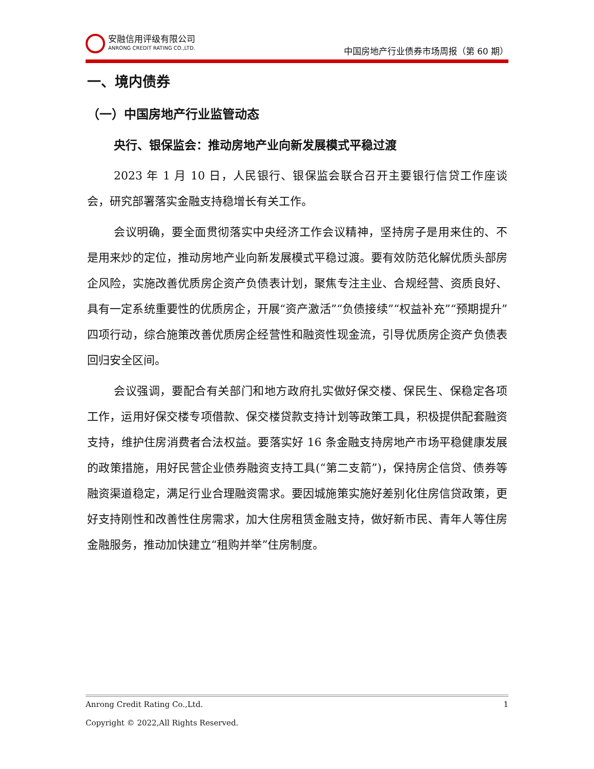安融信用评级有限公司
ANRONG CREDIT RATING CO.,LTD.
中国房地产行业债券市场周报（第 60 期）
一、境内债券
（一）中国房地产行业监管动态
央行、银保监会：推动房地产业向新发展模式平稳过渡
2023 年 1 月 10 日，人民银行、银保监会联合召开主要银行信贷工作座谈会，研究部署落实金融支持稳增长有关工作。
会议明确，要全面贯彻落实中央经济工作会议精神，坚持房子是用来住的、不是用来炒的定位，推动房地产业向新发展模式平稳过渡。要有效防范化解优质头部房企风险，实施改善优质房企资产负债表计划，聚焦专注主业、合规经营、资质良好、具有一定系统重要性的优质房企，开展“资产激活”“负债接续”“权益补充”“预期提升”四项行动，综合施策改善优质房企经营性和融资性现金流，引导优质房企资产负债表回归安全区间。
会议强调，要配合有关部门和地方政府扎实做好保交楼、保民生、保稳定各项工作，运用好保交楼专项借款、保交楼贷款支持计划等政策工具，积极提供配套融资支持，维护住房消费者合法权益。要落实好 16 条金融支持房地产市场平稳健康发展的政策措施，用好民营企业债券融资支持工具(“第二支箭”)，保持房企信贷、债券等融资渠道稳定，满足行业合理融资需求。要因城施策实施好差别化住房信贷政策，更好支持刚性和改善性住房需求，加大住房租赁金融支持，做好新市民、青年人等住房金融服务，推动加快建立“租购并举”住房制度。
Anrong Credit Rating Co.,Ltd. 1
Copyright © 2022,All Rights Reserved.